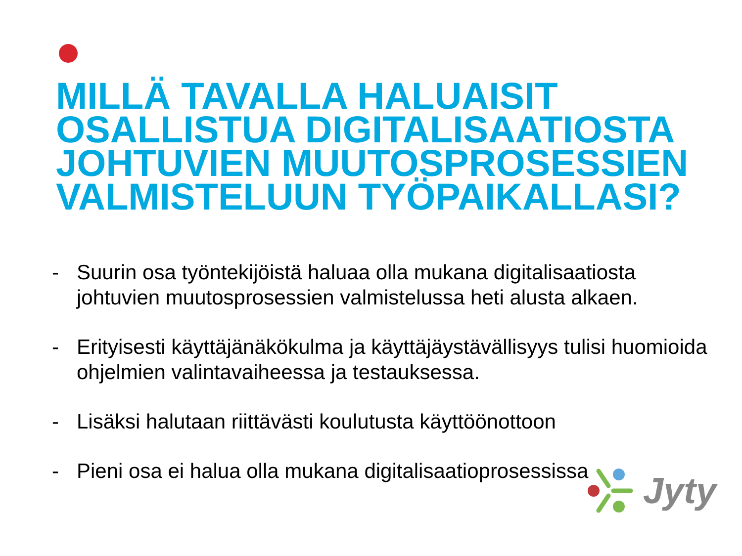MILLÄ TAVALLA HALUAISIT OSALLISTUA DIGITALISAATIOSTA JOHTUVIEN MUUTOSPROSESSIEN VALMISTELUUN TYÖPAIKALLASI?
- Suurin osa työntekijöistä haluaa olla mukana digitalisaatiosta johtuvien muutosprosessien valmistelussa heti alusta alkaen.
- Erityisesti käyttäjänäkökulma ja käyttäjäystävällisyys tulisi huomioida ohjelmien valintavaiheessa ja testauksessa.
- Lisäksi halutaan riittävästi koulutusta käyttöönottoon
- Pieni osa ei halua olla mukana digitalisaatioprosessissa
Jyty